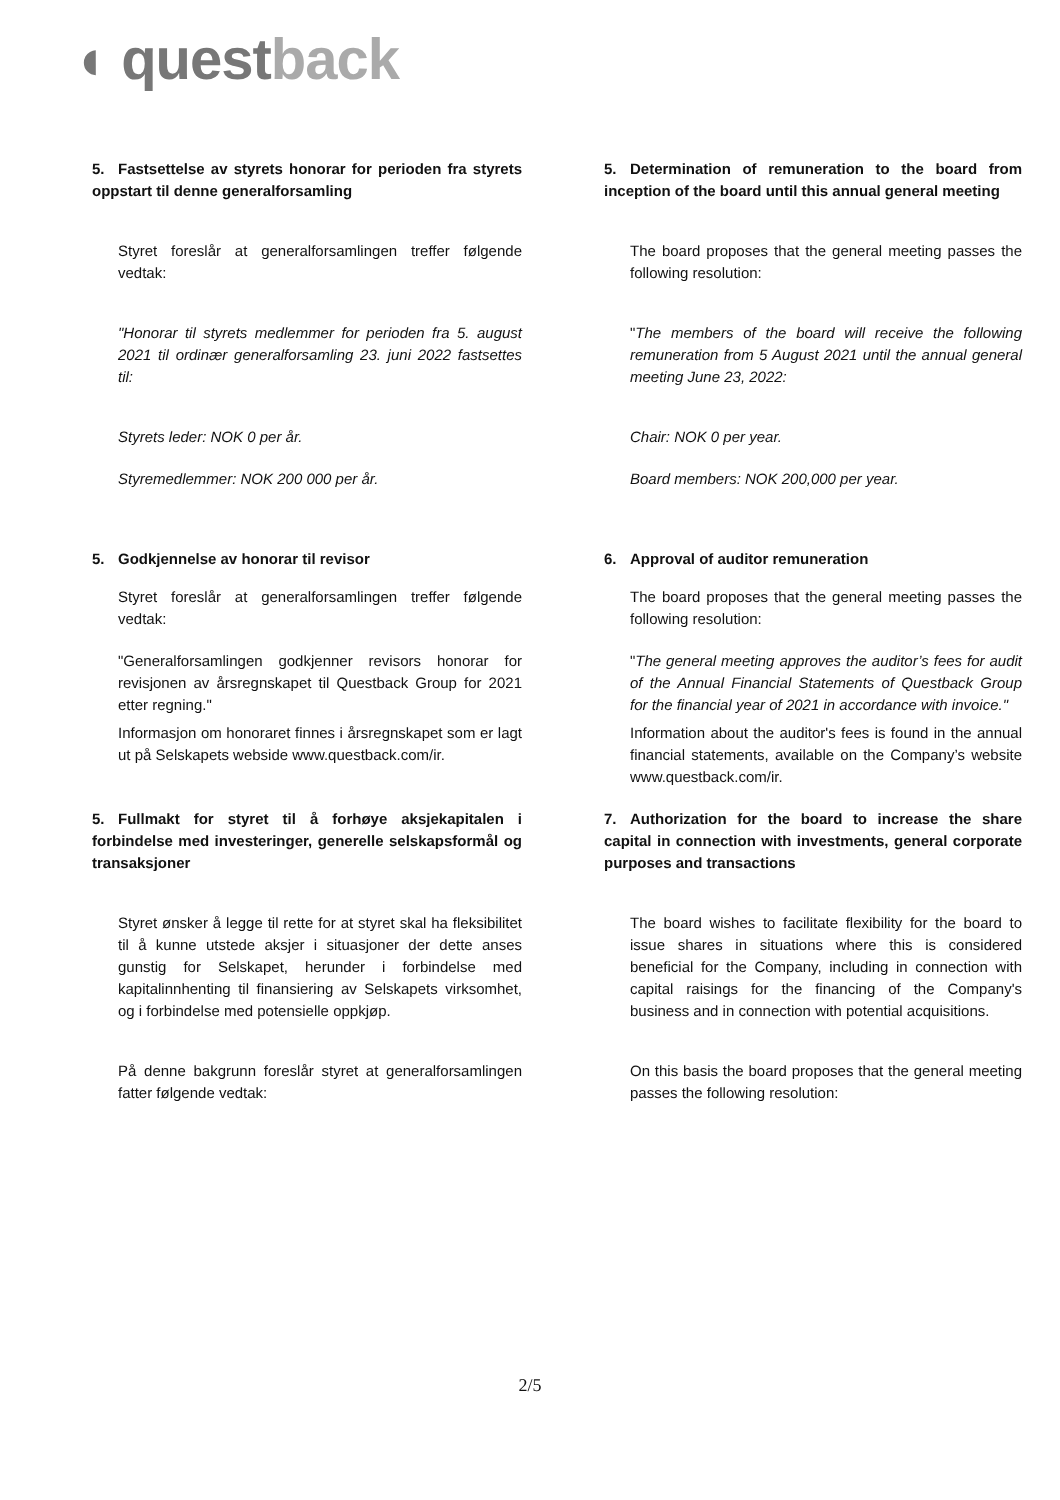◖ questback
5. Fastsettelse av styrets honorar for perioden fra styrets oppstart til denne generalforsamling
Styret foreslår at generalforsamlingen treffer følgende vedtak:
"Honorar til styrets medlemmer for perioden fra 5. august 2021 til ordinær generalforsamling 23. juni 2022 fastsettes til:
Styrets leder: NOK 0 per år.
Styremedlemmer: NOK 200 000 per år.
5. Determination of remuneration to the board from inception of the board until this annual general meeting
The board proposes that the general meeting passes the following resolution:
"The members of the board will receive the following remuneration from 5 August 2021 until the annual general meeting June 23, 2022:
Chair: NOK 0 per year.
Board members: NOK 200,000 per year.
5. Godkjennelse av honorar til revisor
Styret foreslår at generalforsamlingen treffer følgende vedtak:
"Generalforsamlingen godkjenner revisors honorar for revisjonen av årsregnskapet til Questback Group for 2021 etter regning."
Informasjon om honoraret finnes i årsregnskapet som er lagt ut på Selskapets webside www.questback.com/ir.
6. Approval of auditor remuneration
The board proposes that the general meeting passes the following resolution:
"The general meeting approves the auditor’s fees for audit of the Annual Financial Statements of Questback Group for the financial year of 2021 in accordance with invoice."
Information about the auditor's fees is found in the annual financial statements, available on the Company’s website www.questback.com/ir.
5. Fullmakt for styret til å forhøye aksjekapitalen i forbindelse med investeringer, generelle selskapsformål og transaksjoner
Styret ønsker å legge til rette for at styret skal ha fleksibilitet til å kunne utstede aksjer i situasjoner der dette anses gunstig for Selskapet, herunder i forbindelse med kapitalinnhenting til finansiering av Selskapets virksomhet, og i forbindelse med potensielle oppkjøp.
På denne bakgrunn foreslår styret at generalforsamlingen fatter følgende vedtak:
7. Authorization for the board to increase the share capital in connection with investments, general corporate purposes and transactions
The board wishes to facilitate flexibility for the board to issue shares in situations where this is considered beneficial for the Company, including in connection with capital raisings for the financing of the Company's business and in connection with potential acquisitions.
On this basis the board proposes that the general meeting passes the following resolution:
2/5